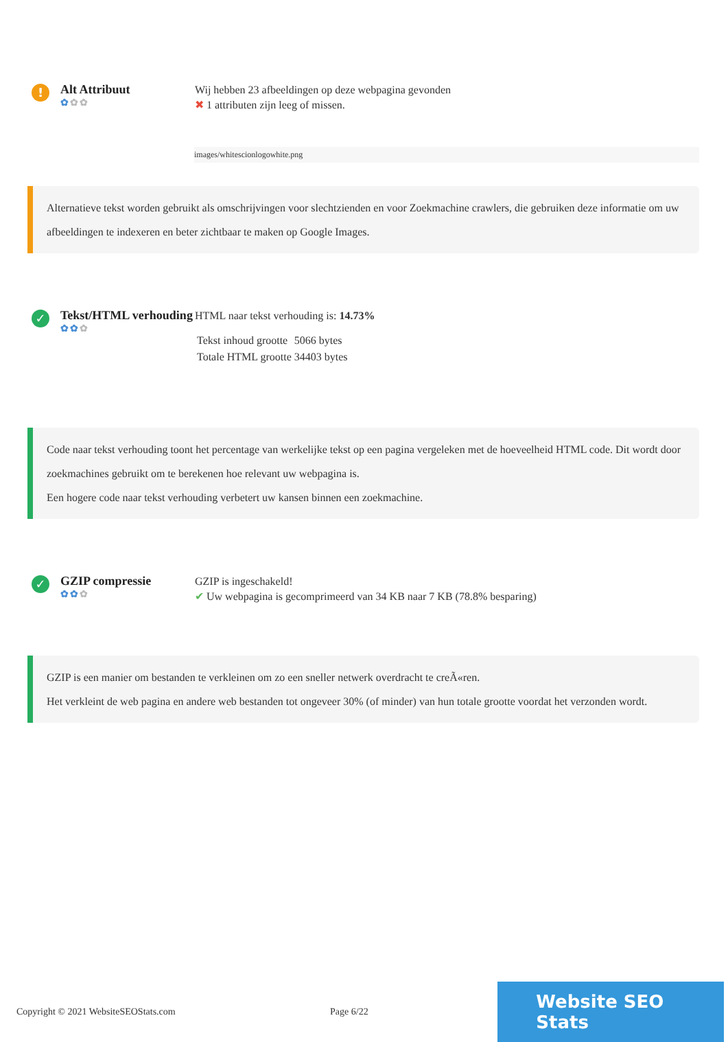!
Alt Attribuut
✿✿✿
Wij hebben 23 afbeeldingen op deze webpagina gevonden
✖ 1 attributen zijn leeg of missen.
images/whitescionlogowhite.png
Alternatieve tekst worden gebruikt als omschrijvingen voor slechtzienden en voor Zoekmachine crawlers, die gebruiken deze informatie om uw afbeeldingen te indexeren en beter zichtbaar te maken op Google Images.
✓
Tekst/HTML verhouding
✿✿✿
HTML naar tekst verhouding is: 14.73%
| Tekst inhoud grootte | 5066 bytes |
| Totale HTML grootte | 34403 bytes |
Code naar tekst verhouding toont het percentage van werkelijke tekst op een pagina vergeleken met de hoeveelheid HTML code. Dit wordt door zoekmachines gebruikt om te berekenen hoe relevant uw webpagina is.
Een hogere code naar tekst verhouding verbetert uw kansen binnen een zoekmachine.
✓
GZIP compressie
✿✿✿
GZIP is ingeschakeld!
✔ Uw webpagina is gecomprimeerd van 34 KB naar 7 KB (78.8% besparing)
GZIP is een manier om bestanden te verkleinen om zo een sneller netwerk overdracht te creÃ«ren.
Het verkleint de web pagina en andere web bestanden tot ongeveer 30% (of minder) van hun totale grootte voordat het verzonden wordt.
Copyright © 2021 WebsiteSEOStats.com Page 6/22
Website SEO Stats